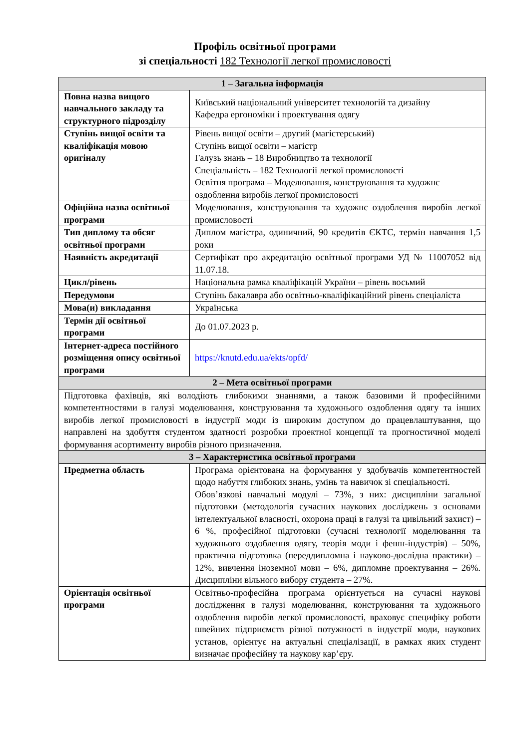Профіль освітньої програми
зі спеціальності 182 Технології легкої промисловості
| 1 – Загальна інформація | |
| --- | --- |
| Повна назва вищого навчального закладу та структурного підрозділу | Київський національний університет технологій та дизайну Кафедра ергономіки і проектування одягу |
| Ступінь вищої освіти та кваліфікація мовою оригіналу | Рівень вищої освіти – другий (магістерський) Ступінь вищої освіти – магістр Галузь знань – 18 Виробництво та технології Спеціальність – 182 Технології легкої промисловості Освітня програма – Моделювання, конструювання та художнє оздоблення виробів легкої промисловості |
| Офіційна назва освітньої програми | Моделювання, конструювання та художнє оздоблення виробів легкої промисловості |
| Тип диплому та обсяг освітньої програми | Диплом магістра, одиничний, 90 кредитів ЄКТС, термін навчання 1,5 роки |
| Наявність акредитації | Сертифікат про акредитацію освітньої програми УД № 11007052 від 11.07.18. |
| Цикл/рівень | Національна рамка кваліфікацій України – рівень восьмий |
| Передумови | Ступінь бакалавра або освітньо-кваліфікаційний рівень спеціаліста |
| Мова(и) викладання | Українська |
| Термін дії освітньої програми | До 01.07.2023 р. |
| Інтернет-адреса постійного розміщення опису освітньої програми | https://knutd.edu.ua/ekts/opfd/ |
| 2 – Мета освітньої програми | |
| Підготовка фахівців, які володіють глибокими знаннями, а також базовими й професійними компетентностями в галузі моделювання, конструювання та художнього оздоблення одягу та інших виробів легкої промисловості в індустрії моди із широким доступом до працевлаштування, що направлені на здобуття студентом здатності розробки проектної концепції та прогностичної моделі формування асортименту виробів різного призначення. | |
| 3 – Характеристика освітньої програми | |
| Предметна область | Програма орієнтована на формування у здобувачів компетентностей щодо набуття глибоких знань, умінь та навичок зі спеціальності. Обов’язкові навчальні модулі – 73%, з них: дисципліни загальної підготовки (методологія сучасних наукових досліджень з основами інтелектуальної власності, охорона праці в галузі та цивільний захист) – 6 %, професійної підготовки (сучасні технології моделювання та художнього оздоблення одягу, теорія моди і фешн-індустрія) – 50%, практична підготовка (переддипломна і науково-дослідна практики) – 12%, вивчення іноземної мови – 6%, дипломне проектування – 26%. Дисципліни вільного вибору студента – 27%. |
| Орієнтація освітньої програми | Освітньо-професійна програма орієнтується на сучасні наукові дослідження в галузі моделювання, конструювання та художнього оздоблення виробів легкої промисловості, враховує специфіку роботи швейних підприємств різної потужності в індустрії моди, наукових установ, орієнтує на актуальні спеціалізації, в рамках яких студент визначає професійну та наукову кар’єру. |